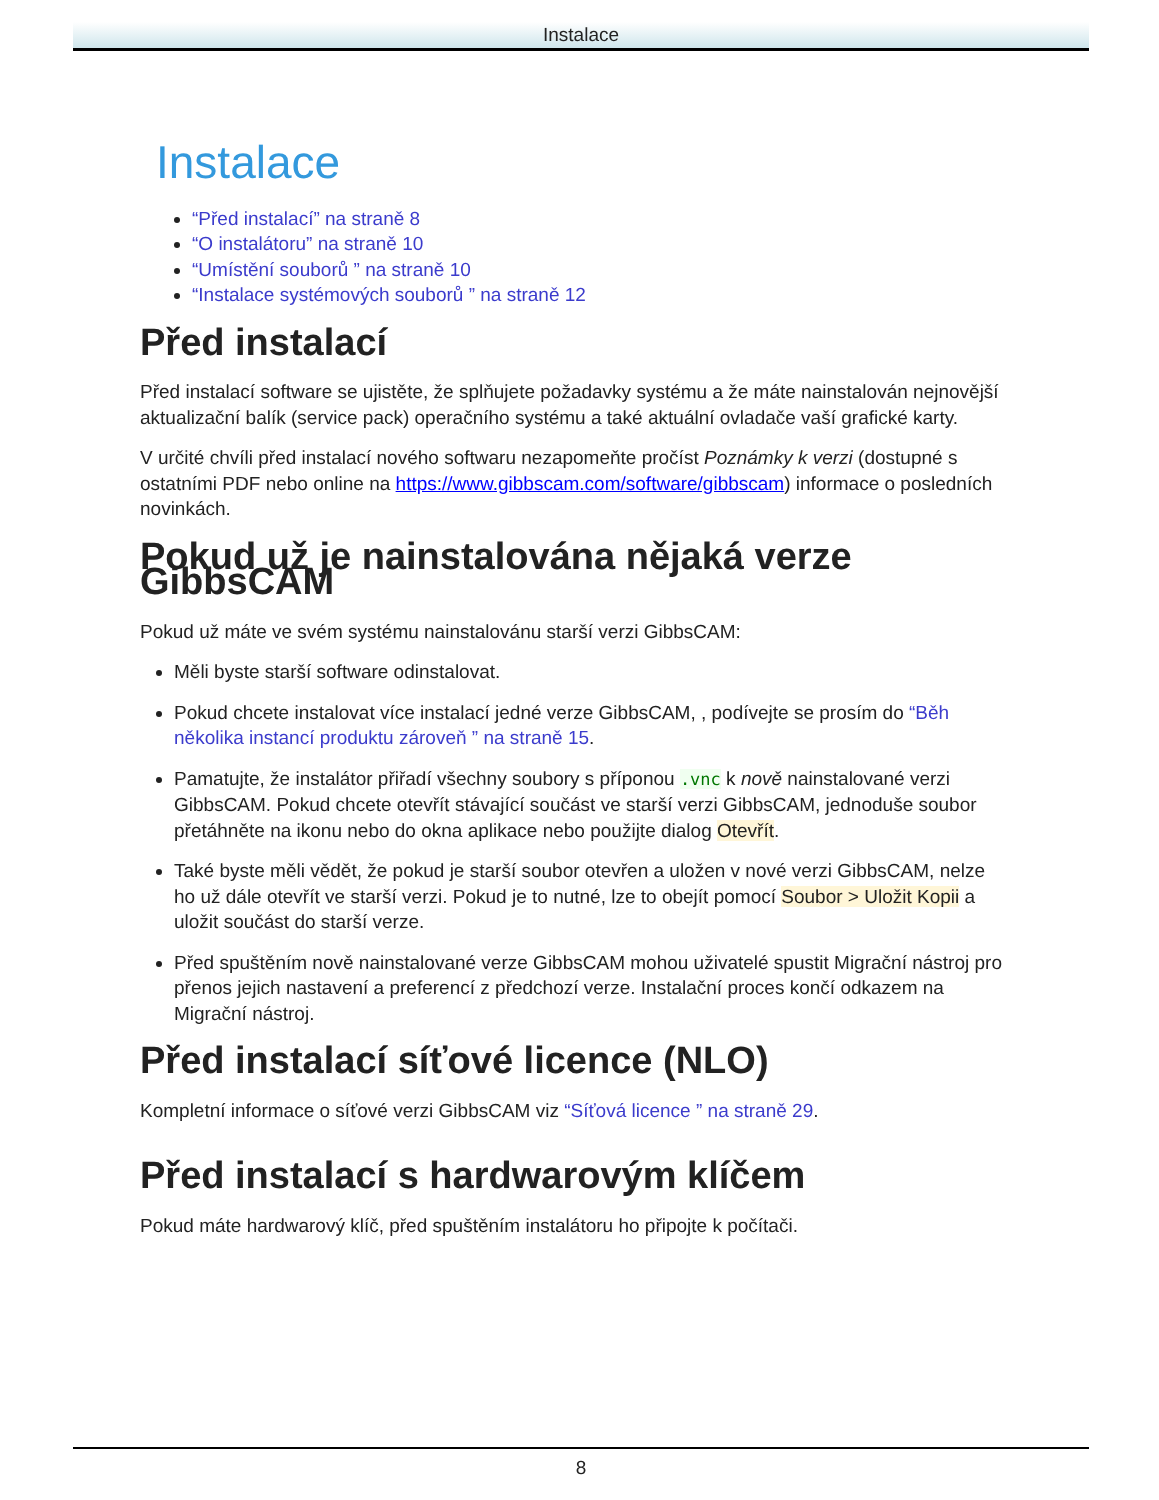Instalace
Instalace
“Před instalací” na straně 8
“O instalátoru” na straně 10
“Umístění souborů ” na straně 10
“Instalace systémových souborů ” na straně 12
Před instalací
Před instalací software se ujistěte, že splňujete požadavky systému a že máte nainstalován nejnovější aktualizační balík (service pack) operačního systému a také aktuální ovladače vaší grafické karty.
V určité chvíli před instalací nového softwaru nezapomeňte pročíst Poznámky k verzi (dostupné s ostatními PDF nebo online na https://www.gibbscam.com/software/gibbscam) informace o posledních novinkách.
Pokud už je nainstalována nějaká verze GibbsCAM
Pokud už máte ve svém systému nainstalovánu starší verzi GibbsCAM:
Měli byste starší software odinstalovat.
Pokud chcete instalovat více instalací jedné verze GibbsCAM, , podívejte se prosím do “Běh několika instancí produktu zároveň ” na straně 15.
Pamatujte, že instalátor přiřadí všechny soubory s příponou .vnc k nově nainstalované verzi GibbsCAM. Pokud chcete otevřít stávající součást ve starší verzi GibbsCAM, jednoduše soubor přetáhněte na ikonu nebo do okna aplikace nebo použijte dialog Otevřít.
Také byste měli vědět, že pokud je starší soubor otevřen a uložen v nové verzi GibbsCAM, nelze ho už dále otevřít ve starší verzi. Pokud je to nutné, lze to obejít pomocí Soubor > Uložit Kopii a uložit součást do starší verze.
Před spuštěním nově nainstalované verze GibbsCAM mohou uživatelé spustit Migrační nástroj pro přenos jejich nastavení a preferencí z předchozí verze. Instalační proces končí odkazem na Migrační nástroj.
Před instalací síťové licence (NLO)
Kompletní informace o síťové verzi GibbsCAM viz “Síťová licence ” na straně 29.
Před instalací s hardwarovým klíčem
Pokud máte hardwarový klíč, před spuštěním instalátoru ho připojte k počítači.
8